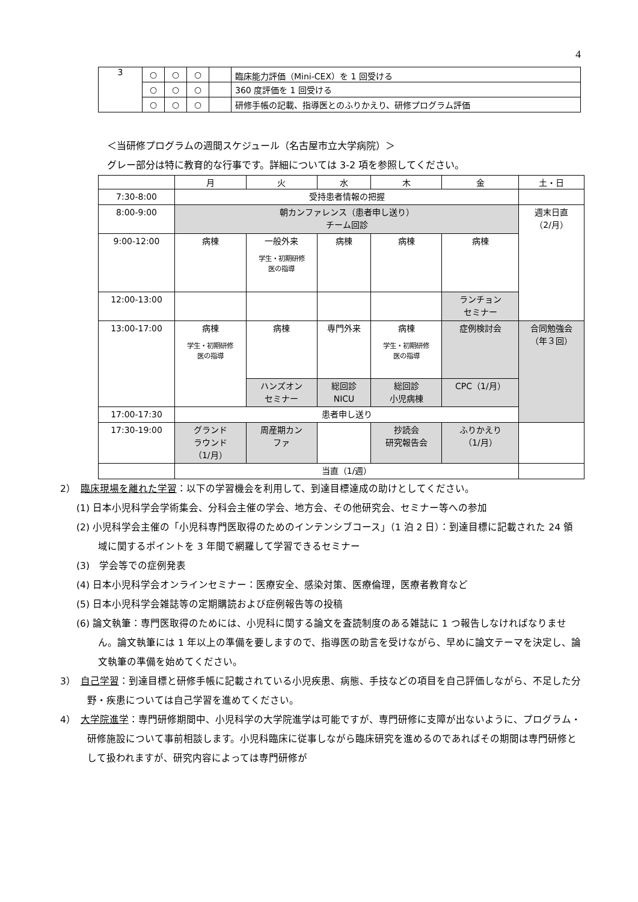4
| 3 | ○ | ○ | ○ | | 臨床能力評価（Mini-CEX）を 1 回受ける |
| | ○ | ○ | ○ | | 360 度評価を 1 回受ける |
| | ○ | ○ | ○ | | 研修手帳の記載、指導医とのふりかえり、研修プログラム評価 |
＜当研修プログラムの週間スケジュール（名古屋市立大学病院）＞
グレー部分は特に教育的な行事です。詳細については 3-2 項を参照してください。
| | 月 | 火 | 水 | 木 | 金 | 土・日 |
| 7:30-8:00 | 受持患者情報の把握 | | | | | |
| 8:00-9:00 | 朝カンファレンス（患者申し送り） チーム回診 | | | | | 週末日直 （2/月） |
| 9:00-12:00 | 病棟 | 一般外来 学生・初期研修 医の指導 | 病棟 | 病棟 | 病棟 | |
| 12:00-13:00 | | | | | ランチョン セミナー | |
| 13:00-17:00 | 病棟 学生・初期研修 医の指導 | 病棟 | 専門外来 | 病棟 学生・初期研修 医の指導 | 症例検討会 | 合同勉強会 （年３回） |
| | | ハンズオン セミナー | 総回診 NICU | 総回診 小児病棟 | CPC（1/月） | |
| 17:00-17:30 | 患者申し送り | | | | | |
| 17:30-19:00 | グランド ラウンド （1/月） | 周産期カン ファ | | 抄読会 研究報告会 | ふりかえり （1/月） | |
| | 当直（1/週） | | | | | |
2）　臨床現場を離れた学習：以下の学習機会を利用して、到達目標達成の助けとしてください。
(1) 日本小児科学会学術集会、分科会主催の学会、地方会、その他研究会、セミナー等への参加
(2) 小児科学会主催の「小児科専門医取得のためのインテンシブコース」（1 泊 2 日）：到達目標に記載された 24 領域に関するポイントを 3 年間で網羅して学習できるセミナー
(3)　学会等での症例発表
(4) 日本小児科学会オンラインセミナー：医療安全、感染対策、医療倫理，医療者教育など
(5) 日本小児科学会雑誌等の定期購読および症例報告等の投稿
(6) 論文執筆：専門医取得のためには、小児科に関する論文を査読制度のある雑誌に 1 つ報告しなければなりません。論文執筆には 1 年以上の準備を要しますので、指導医の助言を受けながら、早めに論文テーマを決定し、論文執筆の準備を始めてください。
3）　自己学習：到達目標と研修手帳に記載されている小児疾患、病態、手技などの項目を自己評価しながら、不足した分野・疾患については自己学習を進めてください。
4）　大学院進学：専門研修期間中、小児科学の大学院進学は可能ですが、専門研修に支障が出ないように、プログラム・研修施設について事前相談します。小児科臨床に従事しながら臨床研究を進めるのであればその期間は専門研修として扱われますが、研究内容によっては専門研修が